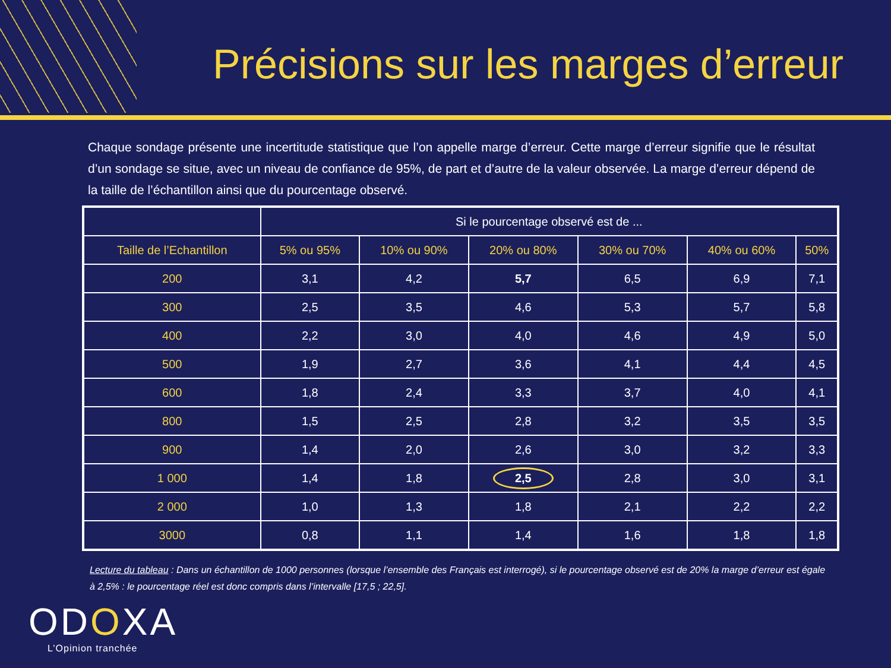Précisions sur les marges d’erreur
Chaque sondage présente une incertitude statistique que l’on appelle marge d’erreur. Cette marge d’erreur signifie que le résultat d’un sondage se situe, avec un niveau de confiance de 95%, de part et d’autre de la valeur observée. La marge d’erreur dépend de la taille de l’échantillon ainsi que du pourcentage observé.
| | Si le pourcentage observé est de ... | | | | | |
| --- | --- | --- | --- | --- | --- | --- |
| Taille de l’Echantillon | 5% ou 95% | 10% ou 90% | 20% ou 80% | 30% ou 70% | 40% ou 60% | 50% |
| 200 | 3,1 | 4,2 | 5,7 | 6,5 | 6,9 | 7,1 |
| 300 | 2,5 | 3,5 | 4,6 | 5,3 | 5,7 | 5,8 |
| 400 | 2,2 | 3,0 | 4,0 | 4,6 | 4,9 | 5,0 |
| 500 | 1,9 | 2,7 | 3,6 | 4,1 | 4,4 | 4,5 |
| 600 | 1,8 | 2,4 | 3,3 | 3,7 | 4,0 | 4,1 |
| 800 | 1,5 | 2,5 | 2,8 | 3,2 | 3,5 | 3,5 |
| 900 | 1,4 | 2,0 | 2,6 | 3,0 | 3,2 | 3,3 |
| 1 000 | 1,4 | 1,8 | 2,5 | 2,8 | 3,0 | 3,1 |
| 2 000 | 1,0 | 1,3 | 1,8 | 2,1 | 2,2 | 2,2 |
| 3000 | 0,8 | 1,1 | 1,4 | 1,6 | 1,8 | 1,8 |
Lecture du tableau : Dans un échantillon de 1000 personnes (lorsque l’ensemble des Français est interrogé), si le pourcentage observé est de 20% la marge d’erreur est égale à 2,5% : le pourcentage réel est donc compris dans l’intervalle [17,5 ; 22,5].
ODOXA
L’Opinion tranchée